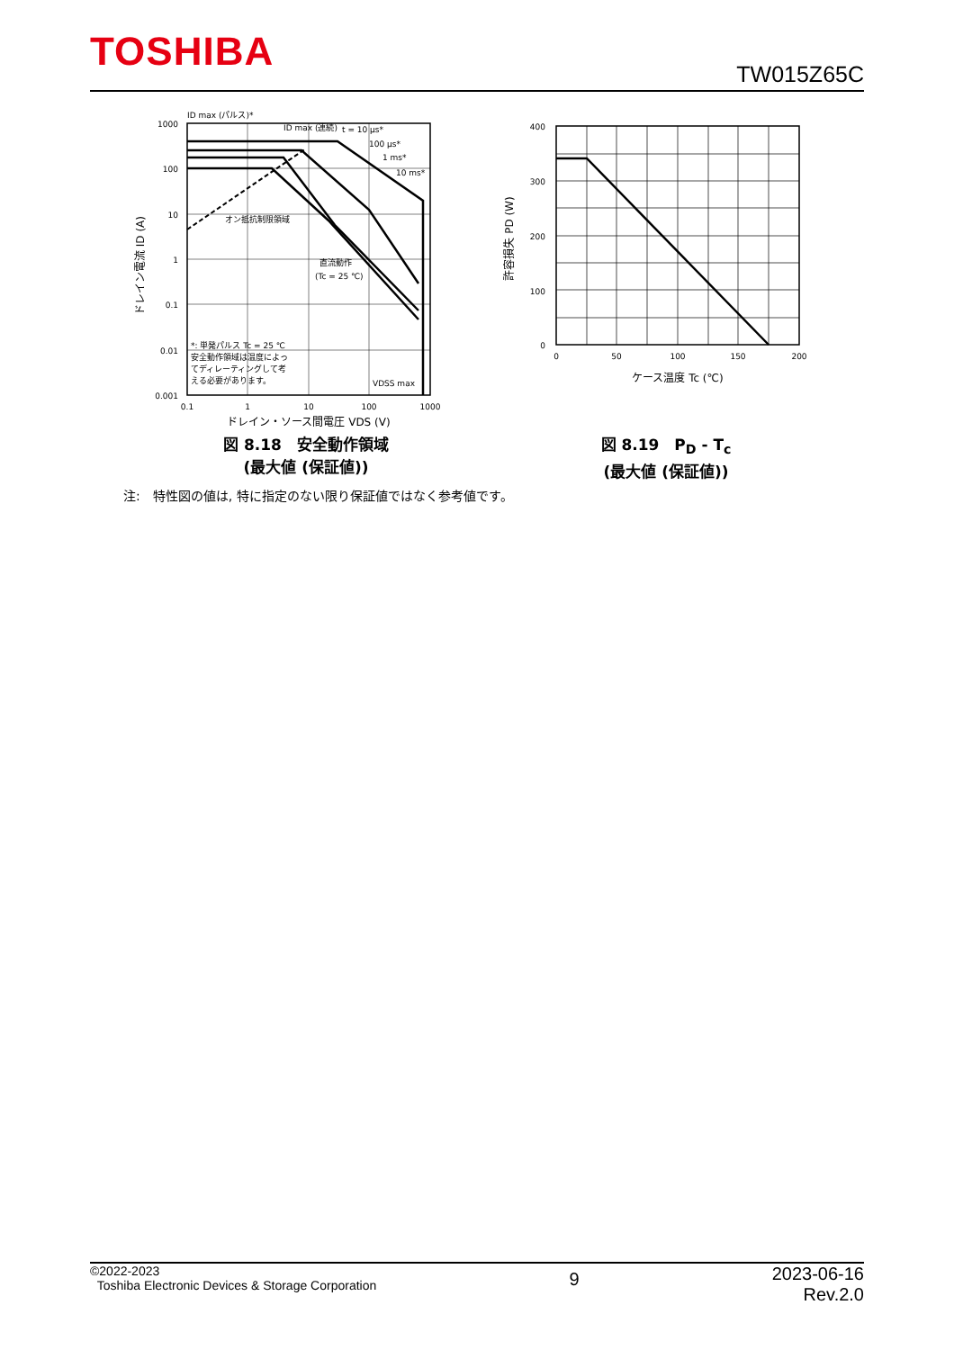TOSHIBA
TW015Z65C
ID max (パルス)*
ID max (連続)
t = 10 µs*
100 µs*
1 ms*
10 ms*
オン抵抗制限領域
直流動作
(Tc = 25 ℃)
*: 単発パルス Tc = 25 ℃
安全動作領域は温度によっ
てディレーティングして考
える必要があります。
VDSS max
1000
100
10
1
0.1
0.01
0.001
0.1
1
10
100
1000
ドレイン・ソース間電圧 VDS (V)
ドレイン電流 ID (A)
図 8.18　安全動作領域
(最大値 (保証値))
400
300
200
100
0
0
50
100
150
200
ケース温度 Tc (℃)
許容損失 PD (W)
図 8.19　P<sub>D</sub> - T<sub>c</sub>
(最大値 (保証値))
注:　特性図の値は, 特に指定のない限り保証値ではなく参考値です。
©2022-2023
Toshiba Electronic Devices & Storage Corporation
9
2023-06-16
Rev.2.0